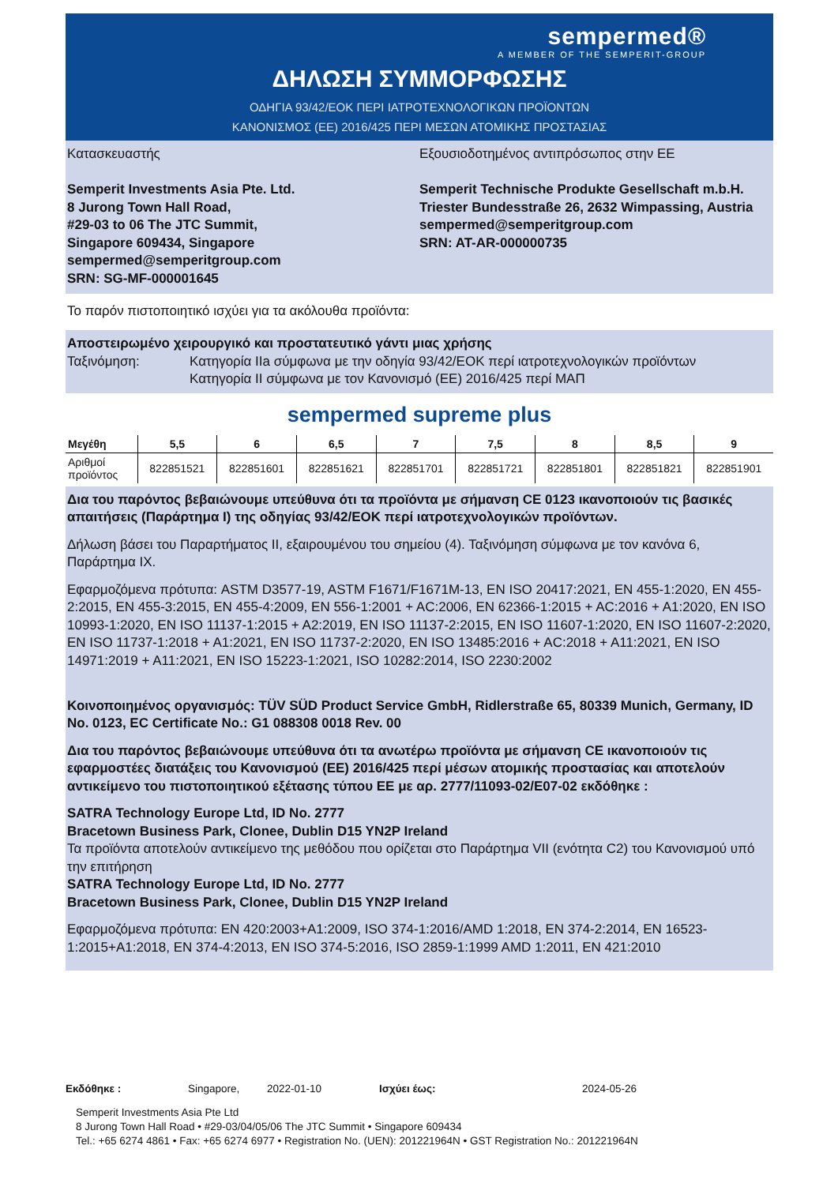sempermed®
A MEMBER OF THE SEMPERIT-GROUP
ΔΗΛΩΣΗ ΣΥΜΜΟΡΦΩΣΗΣ
ΟΔΗΓΙΑ 93/42/ΕΟΚ ΠΕΡΙ ΙΑΤΡΟΤΕΧΝΟΛΟΓΙΚΩΝ ΠΡΟΪΟΝΤΩΝ
ΚΑΝΟΝΙΣΜΟΣ (ΕΕ) 2016/425 ΠΕΡΙ ΜΕΣΩΝ ΑΤΟΜΙΚΗΣ ΠΡΟΣΤΑΣΙΑΣ
Κατασκευαστής
Semperit Investments Asia Pte. Ltd.
8 Jurong Town Hall Road,
#29-03 to 06 The JTC Summit,
Singapore 609434, Singapore
sempermed@semperitgroup.com
SRN: SG-MF-000001645
Εξουσιοδοτημένος αντιπρόσωπος στην ΕΕ
Semperit Technische Produkte Gesellschaft m.b.H.
Triester Bundesstraße 26, 2632 Wimpassing, Austria
sempermed@semperitgroup.com
SRN: AT-AR-000000735
Το παρόν πιστοποιητικό ισχύει για τα ακόλουθα προϊόντα:
Αποστειρωμένο χειρουργικό και προστατευτικό γάντι μιας χρήσης
Ταξινόμηση: Κατηγορία IIa σύμφωνα με την οδηγία 93/42/ΕΟΚ περί ιατροτεχνολογικών προϊόντων
Κατηγορία II σύμφωνα με τον Κανονισμό (ΕΕ) 2016/425 περί ΜΑΠ
sempermed supreme plus
| Μεγέθη | 5,5 | 6 | 6,5 | 7 | 7,5 | 8 | 8,5 | 9 |
| --- | --- | --- | --- | --- | --- | --- | --- | --- |
| Αριθμοί προϊόντος | 822851521 | 822851601 | 822851621 | 822851701 | 822851721 | 822851801 | 822851821 | 822851901 |
Δια του παρόντος βεβαιώνουμε υπεύθυνα ότι τα προϊόντα με σήμανση CE 0123 ικανοποιούν τις βασικές απαιτήσεις (Παράρτημα I) της οδηγίας 93/42/ΕΟΚ περί ιατροτεχνολογικών προϊόντων.
Δήλωση βάσει του Παραρτήματος II, εξαιρουμένου του σημείου (4). Ταξινόμηση σύμφωνα με τον κανόνα 6, Παράρτημα IX.
Εφαρμοζόμενα πρότυπα: ASTM D3577-19, ASTM F1671/F1671M-13, EN ISO 20417:2021, EN 455-1:2020, EN 455-2:2015, EN 455-3:2015, EN 455-4:2009, EN 556-1:2001 + AC:2006, EN 62366-1:2015 + AC:2016 + A1:2020, EN ISO 10993-1:2020, EN ISO 11137-1:2015 + A2:2019, EN ISO 11137-2:2015, EN ISO 11607-1:2020, EN ISO 11607-2:2020, EN ISO 11737-1:2018 + A1:2021, EN ISO 11737-2:2020, EN ISO 13485:2016 + AC:2018 + A11:2021, EN ISO 14971:2019 + A11:2021, EN ISO 15223-1:2021, ISO 10282:2014, ISO 2230:2002
Κοινοποιημένος οργανισμός: TÜV SÜD Product Service GmbH, Ridlerstraße 65, 80339 Munich, Germany, ID No. 0123, EC Certificate No.: G1 088308 0018 Rev. 00
Δια του παρόντος βεβαιώνουμε υπεύθυνα ότι τα ανωτέρω προϊόντα με σήμανση CE ικανοποιούν τις εφαρμοστέες διατάξεις του Κανονισμού (ΕΕ) 2016/425 περί μέσων ατομικής προστασίας και αποτελούν αντικείμενο του πιστοποιητικού εξέτασης τύπου ΕΕ με αρ. 2777/11093-02/E07-02 εκδόθηκε :
SATRA Technology Europe Ltd, ID No. 2777
Bracetown Business Park, Clonee, Dublin D15 YN2P Ireland
Τα προϊόντα αποτελούν αντικείμενο της μεθόδου που ορίζεται στο Παράρτημα VII (ενότητα C2) του Κανονισμού υπό την επιτήρηση
SATRA Technology Europe Ltd, ID No. 2777
Bracetown Business Park, Clonee, Dublin D15 YN2P Ireland
Εφαρμοζόμενα πρότυπα: EN 420:2003+A1:2009, ISO 374-1:2016/AMD 1:2018, EN 374-2:2014, EN 16523-1:2015+A1:2018, EN 374-4:2013, EN ISO 374-5:2016, ISO 2859-1:1999 AMD 1:2011, EN 421:2010
Εκδόθηκε : Singapore, 2022-01-10 Ισχύει έως: 2024-05-26
Semperit Investments Asia Pte Ltd
8 Jurong Town Hall Road • #29-03/04/05/06 The JTC Summit • Singapore 609434
Tel.: +65 6274 4861 • Fax: +65 6274 6977 • Registration No. (UEN): 201221964N • GST Registration No.: 201221964N